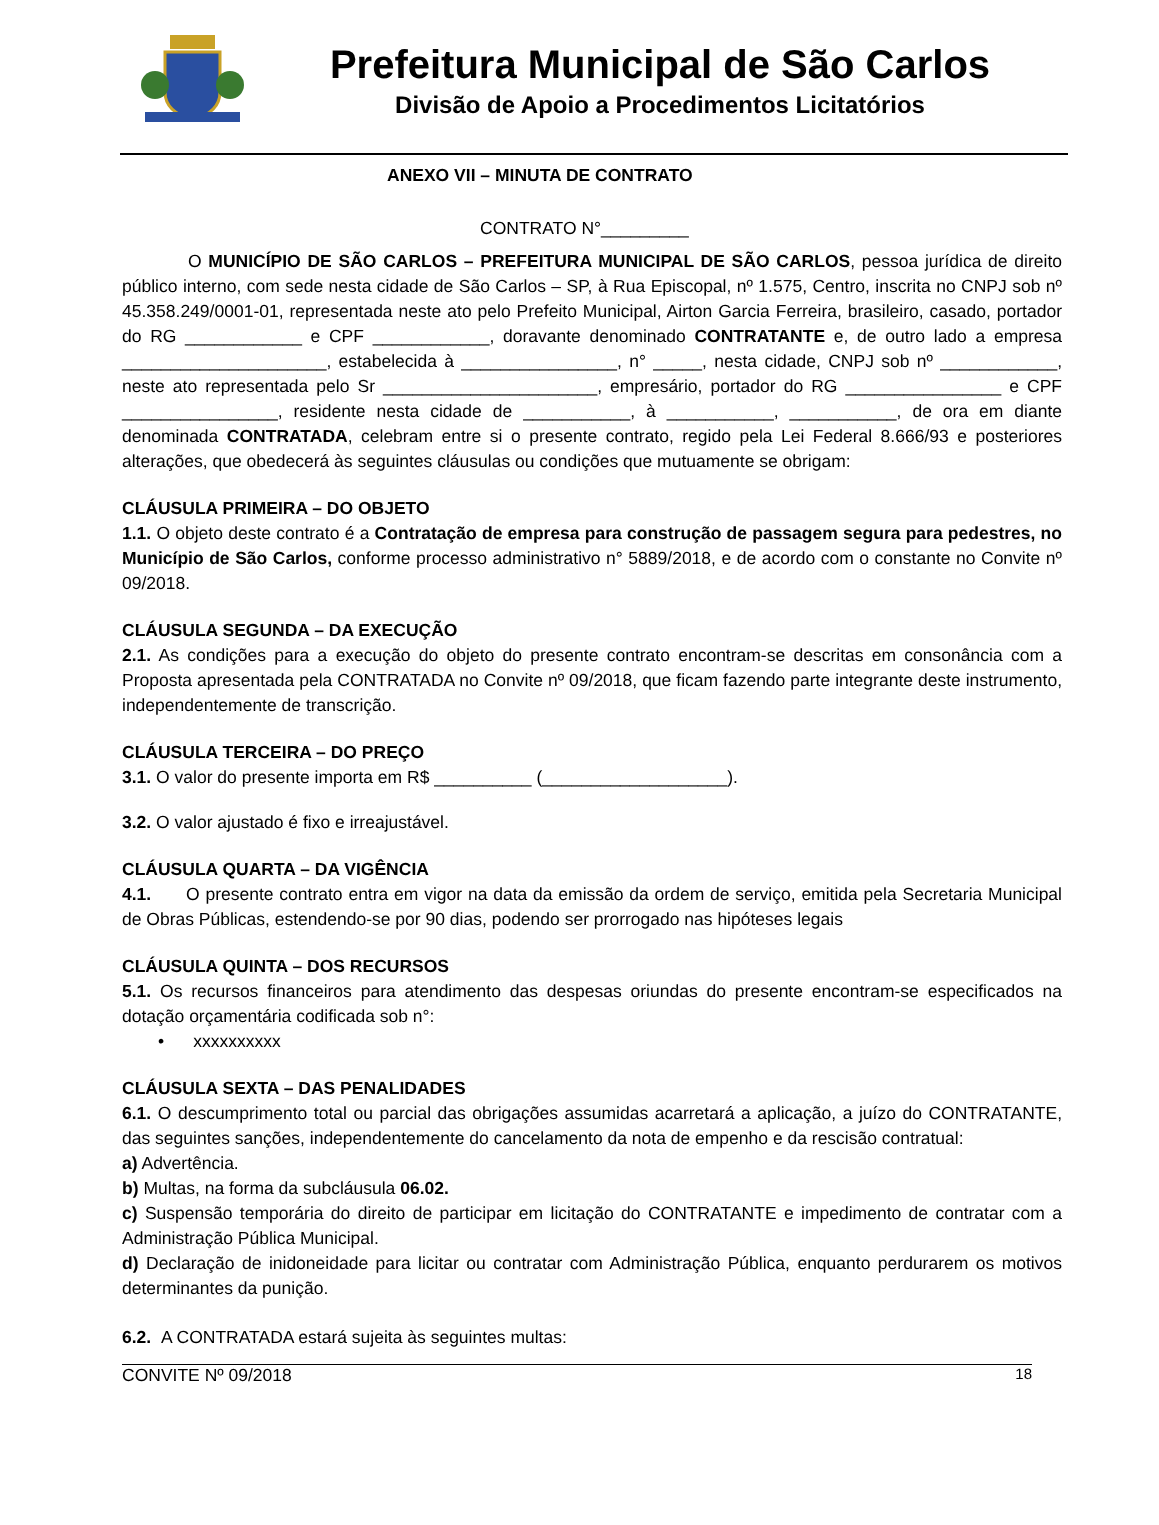Prefeitura Municipal de São Carlos
Divisão de Apoio a Procedimentos Licitatórios
ANEXO VII – MINUTA DE CONTRATO
CONTRATO N°_________
O MUNICÍPIO DE SÃO CARLOS – PREFEITURA MUNICIPAL DE SÃO CARLOS, pessoa jurídica de direito público interno, com sede nesta cidade de São Carlos – SP, à Rua Episcopal, nº 1.575, Centro, inscrita no CNPJ sob nº 45.358.249/0001-01, representada neste ato pelo Prefeito Municipal, Airton Garcia Ferreira, brasileiro, casado, portador do RG ____________ e CPF ____________, doravante denominado CONTRATANTE e, de outro lado a empresa _____________________, estabelecida à ________________, n° _____, nesta cidade, CNPJ sob nº ____________, neste ato representada pelo Sr ______________________, empresário, portador do RG ________________ e CPF ________________, residente nesta cidade de ___________, à ___________, ___________, de ora em diante denominada CONTRATADA, celebram entre si o presente contrato, regido pela Lei Federal 8.666/93 e posteriores alterações, que obedecerá às seguintes cláusulas ou condições que mutuamente se obrigam:
CLÁUSULA PRIMEIRA – DO OBJETO
1.1. O objeto deste contrato é a Contratação de empresa para construção de passagem segura para pedestres, no Município de São Carlos, conforme processo administrativo n° 5889/2018, e de acordo com o constante no Convite nº 09/2018.
CLÁUSULA SEGUNDA – DA EXECUÇÃO
2.1. As condições para a execução do objeto do presente contrato encontram-se descritas em consonância com a Proposta apresentada pela CONTRATADA no Convite nº 09/2018, que ficam fazendo parte integrante deste instrumento, independentemente de transcrição.
CLÁUSULA TERCEIRA – DO PREÇO
3.1. O valor do presente importa em R$ __________ (___________________).
3.2. O valor ajustado é fixo e irreajustável.
CLÁUSULA QUARTA – DA VIGÊNCIA
4.1. O presente contrato entra em vigor na data da emissão da ordem de serviço, emitida pela Secretaria Municipal de Obras Públicas, estendendo-se por 90 dias, podendo ser prorrogado nas hipóteses legais
CLÁUSULA QUINTA – DOS RECURSOS
5.1. Os recursos financeiros para atendimento das despesas oriundas do presente encontram-se especificados na dotação orçamentária codificada sob n°:
• xxxxxxxxxx
CLÁUSULA SEXTA – DAS PENALIDADES
6.1. O descumprimento total ou parcial das obrigações assumidas acarretará a aplicação, a juízo do CONTRATANTE, das seguintes sanções, independentemente do cancelamento da nota de empenho e da rescisão contratual:
a) Advertência.
b) Multas, na forma da subcláusula 06.02.
c) Suspensão temporária do direito de participar em licitação do CONTRATANTE e impedimento de contratar com a Administração Pública Municipal.
d) Declaração de inidoneidade para licitar ou contratar com Administração Pública, enquanto perdurarem os motivos determinantes da punição.
6.2. A CONTRATADA estará sujeita às seguintes multas:
CONVITE Nº 09/2018 18